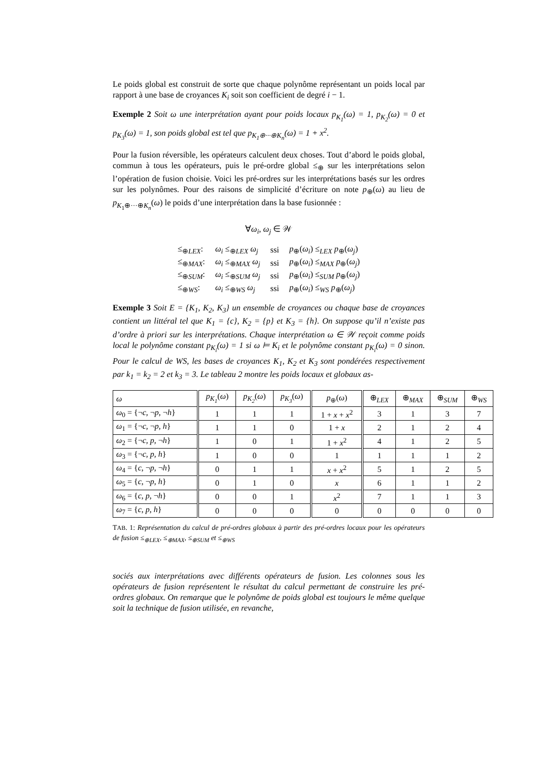Le poids global est construit de sorte que chaque polynôme représentant un poids local par rapport à une base de croyances K<sub>i</sub> soit son coefficient de degré i − 1.
Exemple 2 Soit ω une interprétation ayant pour poids locaux p<sub>K<sub>1</sub></sub>(ω) = 1, p<sub>K<sub>2</sub></sub>(ω) = 0 et p<sub>K<sub>3</sub></sub>(ω) = 1, son poids global est tel que p<sub>K<sub>1</sub>⊕···⊕K<sub>n</sub></sub>(ω) = 1 + x<sup>2</sup>.
Pour la fusion réversible, les opérateurs calculent deux choses. Tout d’abord le poids global, commun à tous les opérateurs, puis le pré-ordre global ≤<sub>⊕</sub> sur les interprétations selon l’opération de fusion choisie. Voici les pré-ordres sur les interprétations basés sur les ordres sur les polynômes. Pour des raisons de simplicité d’écriture on note p<sub>⊕</sub>(ω) au lieu de p<sub>K<sub>1</sub>⊕···⊕K<sub>n</sub></sub>(ω) le poids d’une interprétation dans la base fusionnée :
∀ω<sub>i</sub>, ω<sub>j</sub> ∈ 𝒲
| ≤<sub>⊕LEX</sub>: | ω<sub>i</sub> ≤<sub>⊕LEX</sub> ω<sub>j</sub> | ssi | p<sub>⊕</sub>( ω<sub>i</sub> ) ≤<sub>LEX</sub> p<sub>⊕</sub>( ω<sub>j</sub> ) |
| ≤<sub>⊕MAX</sub>: | ω<sub>i</sub> ≤<sub>⊕MAX</sub> ω<sub>j</sub> | ssi | p<sub>⊕</sub>( ω<sub>i</sub> ) ≤<sub>MAX</sub> p<sub>⊕</sub>( ω<sub>j</sub> ) |
| ≤<sub>⊕SUM</sub>: | ω<sub>i</sub> ≤<sub>⊕SUM</sub> ω<sub>j</sub> | ssi | p<sub>⊕</sub>( ω<sub>i</sub> ) ≤<sub>SUM</sub> p<sub>⊕</sub>( ω<sub>j</sub> ) |
| ≤<sub>⊕WS</sub>: | ω<sub>i</sub> ≤<sub>⊕WS</sub> ω<sub>j</sub> | ssi | p<sub>⊕</sub>( ω<sub>i</sub> ) ≤<sub>WS</sub> p<sub>⊕</sub>( ω<sub>j</sub> ) |
Exemple 3 Soit E = {K<sub>1</sub>, K<sub>2</sub>, K<sub>3</sub>} un ensemble de croyances ou chaque base de croyances contient un littéral tel que K<sub>1</sub> = {c}, K<sub>2</sub> = {p} et K<sub>3</sub> = {h}. On suppose qu’il n’existe pas d’ordre à priori sur les interprétations. Chaque interprétation ω ∈ 𝒲 reçoit comme poids local le polynôme constant p<sub>K<sub>i</sub></sub>(ω) = 1 si ω ⊨ K<sub>i</sub> et le polynôme constant p<sub>K<sub>i</sub></sub>(ω) = 0 sinon. Pour le calcul de WS, les bases de croyances K<sub>1</sub>, K<sub>2</sub> et K<sub>3</sub> sont pondérées respectivement par k<sub>1</sub> = k<sub>2</sub> = 2 et k<sub>3</sub> = 3. Le tableau 2 montre les poids locaux et globaux as-
| ω | p<sub>K<sub>1</sub></sub> ( ω ) | p<sub>K<sub>2</sub></sub> ( ω ) | p<sub>K<sub>3</sub></sub> ( ω ) | p<sub>⊕</sub>( ω ) | ⊕<sub>LEX</sub> | ⊕<sub>MAX</sub> | ⊕<sub>SUM</sub> | ⊕<sub>WS</sub> |
| --- | --- | --- | --- | --- | --- | --- | --- | --- |
| ω<sub>0</sub> = {¬ c , ¬ p , ¬ h } | 1 | 1 | 1 | 1 + x + x<sup>2</sup> | 3 | 1 | 3 | 7 |
| ω<sub>1</sub> = {¬ c , ¬ p , h } | 1 | 1 | 0 | 1 + x | 2 | 1 | 2 | 4 |
| ω<sub>2</sub> = {¬ c , p , ¬ h } | 1 | 0 | 1 | 1 + x<sup>2</sup> | 4 | 1 | 2 | 5 |
| ω<sub>3</sub> = {¬ c , p , h } | 1 | 0 | 0 | 1 | 1 | 1 | 1 | 2 |
| ω<sub>4</sub> = { c , ¬ p , ¬ h } | 0 | 1 | 1 | x + x<sup>2</sup> | 5 | 1 | 2 | 5 |
| ω<sub>5</sub> = { c , ¬ p , h } | 0 | 1 | 0 | x | 6 | 1 | 1 | 2 |
| ω<sub>6</sub> = { c , p , ¬ h } | 0 | 0 | 1 | x<sup>2</sup> | 7 | 1 | 1 | 3 |
| ω<sub>7</sub> = { c , p , h } | 0 | 0 | 0 | 0 | 0 | 0 | 0 | 0 |
TAB. 1: Représentation du calcul de pré-ordres globaux à partir des pré-ordres locaux pour les opérateurs de fusion ≤<sub>⊕LEX</sub>, ≤<sub>⊕MAX</sub>, ≤<sub>⊕SUM</sub> et ≤<sub>⊕WS</sub>
sociés aux interprétations avec différents opérateurs de fusion. Les colonnes sous les opérateurs de fusion représentent le résultat du calcul permettant de construire les pré-ordres globaux. On remarque que le polynôme de poids global est toujours le même quelque soit la technique de fusion utilisée, en revanche,